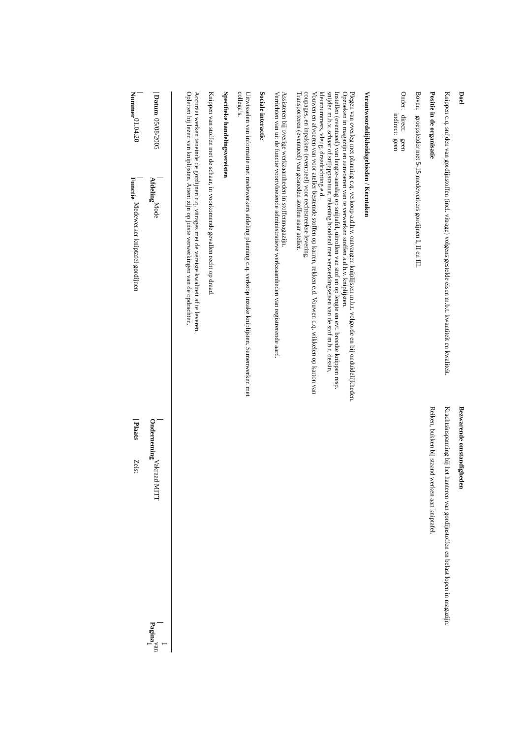Doel
Knippen c.q. snijden van gordijnstoffen (incl. vitrage) volgens gestelde eisen m.b.t. kwantiteit en kwaliteit.
Positie in de organisatie
Boven: groepsleider met 5-15 medewerkers gordijnen I, II en III.
Onder: direct: geen
indirect: geen
Verantwoordelijkheidsgebieden / Kerntaken
Plegen van overleg met planning c.q. verkoop a.d.h.v. ontvangen kniplijsten m.b.t. volgorde en bij onduidelijkheden.
Opzoeken in magazijn en aanvoeren van te verwerken stoffen a.d.h.v. kniplijsten.
Instellen (eventueel) van lengte-aanslag op snijtafel, uitrollen van stof en op lengte en evt. breedte knippen resp. snijden m.b.v. schaar of snijapparatuur, rekening houdend met verwerkingseisen van de stof m.b.t. dessin, kleurnummers, vleug, draadrichting e.d.
Vouwen en afvoeren van voor atelier bestemde stoffen op karren, rekken e.d. Vouwen c.q. wikkelen op karton van coupages, en inpakken (eventueel) voor rechtstreekse levering.
Transporteren (eventueel) van gesneden stoffen naar atelier.
Assisteren bij overige werkzaamheden in stoffenmagazijn.
Verrichten van uit de functie voortvloeiende administratieve werkzaamheden van registrerende aard.
Sociale interactie
Uitwisselen van informatie met medewerkers afdeling planning c.q. verkoop inzake kniplijsten. Samenwerken met collega’s.
Specifieke handelingsvereisten
Knippen van stoffen met de schaar, in voorkomende gevallen recht op draad.
Accuraat werken teneinde de gordijnen c.q. vitrages met de vereiste kwaliteit af te leveren.
Opletten bij lezen van kniplijsten. Attent zijn op juiste verwerkingen van de opdrachten.
Bezwarende omstandigheden
Krachtsinspanning bij het hanteren van gordijnstoffen en belast lopen in magazijn.
Reiken, bukken bij staand werken aan kniptafel.
| / Datum | 05/08/2005 | / Afdeling | Mode | / Onderneming | Vakraad MITT | / Pagina | 1 van 1 |
| / Nummer | 01.04.20 | / Functie | Medewerker kniptafel gordijnen | / Plaats | Zeist | | |